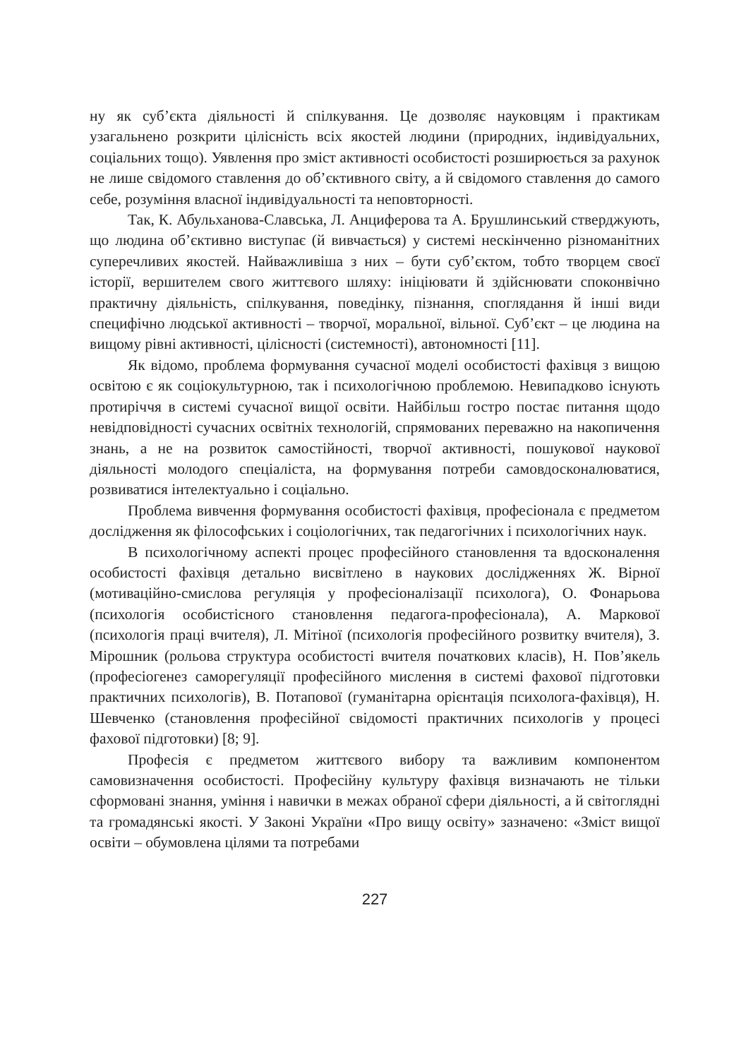ну як суб’єкта діяльності й спілкування. Це дозволяє науковцям і практикам узагальнено розкрити цілісність всіх якостей людини (природних, індивідуальних, соціальних тощо). Уявлення про зміст активності особистості розширюється за рахунок не лише свідомого ставлення до об’єктивного світу, а й свідомого ставлення до самого себе, розуміння власної індивідуальності та неповторності.
Так, К. Абульханова-Славська, Л. Анциферова та А. Брушлинський стверджують, що людина об’єктивно виступає (й вивчається) у системі нескінченно різноманітних суперечливих якостей. Найважливіша з них – бути суб’єктом, тобто творцем своєї історії, вершителем свого життєвого шляху: ініціювати й здійснювати споконвічно практичну діяльність, спілкування, поведінку, пізнання, споглядання й інші види специфічно людської активності – творчої, моральної, вільної. Суб’єкт – це людина на вищому рівні активності, цілісності (системності), автономності [11].
Як відомо, проблема формування сучасної моделі особистості фахівця з вищою освітою є як соціокультурною, так і психологічною проблемою. Невипадково існують протиріччя в системі сучасної вищої освіти. Найбільш гостро постає питання щодо невідповідності сучасних освітніх технологій, спрямованих переважно на накопичення знань, а не на розвиток самостійності, творчої активності, пошукової наукової діяльності молодого спеціаліста, на формування потреби самовдосконалюватися, розвиватися інтелектуально і соціально.
Проблема вивчення формування особистості фахівця, професіонала є предметом дослідження як філософських і соціологічних, так педагогічних і психологічних наук.
В психологічному аспекті процес професійного становлення та вдосконалення особистості фахівця детально висвітлено в наукових дослідженнях Ж. Вірної (мотиваційно-смислова регуляція у професіоналізації психолога), О. Фонарьова (психологія особистісного становлення педагога-професіонала), А. Маркової (психологія праці вчителя), Л. Мітіної (психологія професійного розвитку вчителя), З. Мірошник (рольова структура особистості вчителя початкових класів), Н. Пов’якель (професіогенез саморегуляції професійного мислення в системі фахової підготовки практичних психологів), В. Потапової (гуманітарна орієнтація психолога-фахівця), Н. Шевченко (становлення професійної свідомості практичних психологів у процесі фахової підготовки) [8; 9].
Професія є предметом життєвого вибору та важливим компонентом самовизначення особистості. Професійну культуру фахівця визначають не тільки сформовані знання, уміння і навички в межах обраної сфери діяльності, а й світоглядні та громадянські якості. У Законі України «Про вищу освіту» зазначено: «Зміст вищої освіти – обумовлена цілями та потребами
227